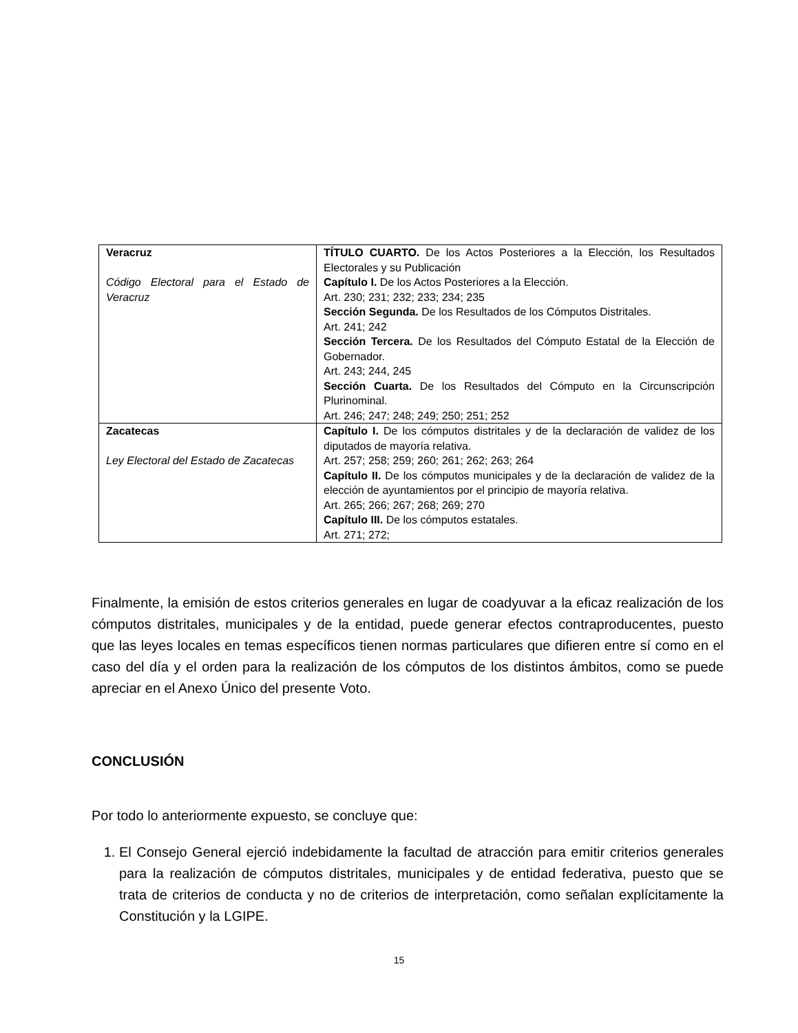| Veracruz Código Electoral para el Estado de Veracruz | TÍTULO CUARTO. De los Actos Posteriores a la Elección, los Resultados Electorales y su Publicación Capítulo I. De los Actos Posteriores a la Elección. Art. 230; 231; 232; 233; 234; 235 Sección Segunda. De los Resultados de los Cómputos Distritales. Art. 241; 242 Sección Tercera. De los Resultados del Cómputo Estatal de la Elección de Gobernador. Art. 243; 244, 245 Sección Cuarta. De los Resultados del Cómputo en la Circunscripción Plurinominal. Art. 246; 247; 248; 249; 250; 251; 252 |
| Zacatecas Ley Electoral del Estado de Zacatecas | Capítulo I. De los cómputos distritales y de la declaración de validez de los diputados de mayoría relativa. Art. 257; 258; 259; 260; 261; 262; 263; 264 Capítulo II. De los cómputos municipales y de la declaración de validez de la elección de ayuntamientos por el principio de mayoría relativa. Art. 265; 266; 267; 268; 269; 270 Capítulo III. De los cómputos estatales. Art. 271; 272; |
Finalmente, la emisión de estos criterios generales en lugar de coadyuvar a la eficaz realización de los cómputos distritales, municipales y de la entidad, puede generar efectos contraproducentes, puesto que las leyes locales en temas específicos tienen normas particulares que difieren entre sí como en el caso del día y el orden para la realización de los cómputos de los distintos ámbitos, como se puede apreciar en el Anexo Único del presente Voto.
CONCLUSIÓN
Por todo lo anteriormente expuesto, se concluye que:
1. El Consejo General ejerció indebidamente la facultad de atracción para emitir criterios generales para la realización de cómputos distritales, municipales y de entidad federativa, puesto que se trata de criterios de conducta y no de criterios de interpretación, como señalan explícitamente la Constitución y la LGIPE.
15